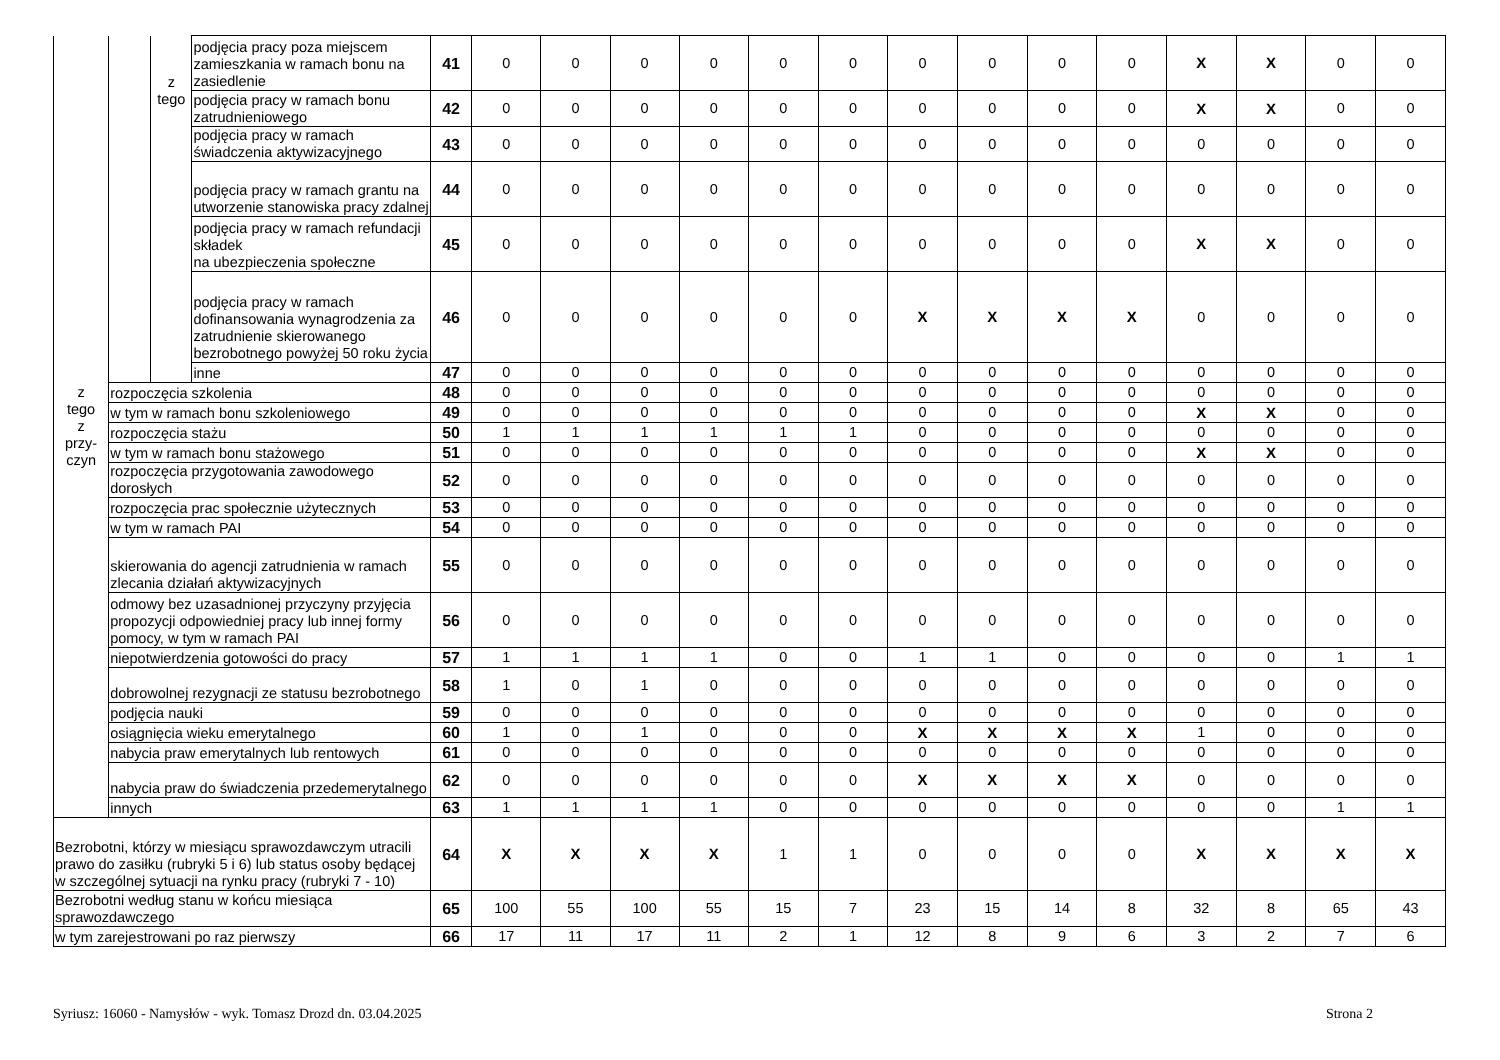| z tego z przy- czyn | | z tego | podjęcia pracy poza miejscem zamieszkania w ramach bonu na zasiedlenie | 41 | 0 | 0 | 0 | 0 | 0 | 0 | 0 | 0 | 0 | 0 | X | X | 0 | 0 |
| | | | podjęcia pracy w ramach bonu zatrudnieniowego | 42 | 0 | 0 | 0 | 0 | 0 | 0 | 0 | 0 | 0 | 0 | X | X | 0 | 0 |
| | | | podjęcia pracy w ramach świadczenia aktywizacyjnego | 43 | 0 | 0 | 0 | 0 | 0 | 0 | 0 | 0 | 0 | 0 | 0 | 0 | 0 | 0 |
| | | | podjęcia pracy w ramach grantu na utworzenie stanowiska pracy zdalnej | 44 | 0 | 0 | 0 | 0 | 0 | 0 | 0 | 0 | 0 | 0 | 0 | 0 | 0 | 0 |
| | | | podjęcia pracy w ramach refundacji składek na ubezpieczenia społeczne | 45 | 0 | 0 | 0 | 0 | 0 | 0 | 0 | 0 | 0 | 0 | X | X | 0 | 0 |
| | | | podjęcia pracy w ramach dofinansowania wynagrodzenia za zatrudnienie skierowanego bezrobotnego powyżej 50 roku życia | 46 | 0 | 0 | 0 | 0 | 0 | 0 | X | X | X | X | 0 | 0 | 0 | 0 |
| | | | inne | 47 | 0 | 0 | 0 | 0 | 0 | 0 | 0 | 0 | 0 | 0 | 0 | 0 | 0 | 0 |
| | rozpoczęcia szkolenia | | | 48 | 0 | 0 | 0 | 0 | 0 | 0 | 0 | 0 | 0 | 0 | 0 | 0 | 0 | 0 |
| | w tym w ramach bonu szkoleniowego | | | 49 | 0 | 0 | 0 | 0 | 0 | 0 | 0 | 0 | 0 | 0 | X | X | 0 | 0 |
| | rozpoczęcia stażu | | | 50 | 1 | 1 | 1 | 1 | 1 | 1 | 0 | 0 | 0 | 0 | 0 | 0 | 0 | 0 |
| | w tym w ramach bonu stażowego | | | 51 | 0 | 0 | 0 | 0 | 0 | 0 | 0 | 0 | 0 | 0 | X | X | 0 | 0 |
| | rozpoczęcia przygotowania zawodowego dorosłych | | | 52 | 0 | 0 | 0 | 0 | 0 | 0 | 0 | 0 | 0 | 0 | 0 | 0 | 0 | 0 |
| | rozpoczęcia prac społecznie użytecznych | | | 53 | 0 | 0 | 0 | 0 | 0 | 0 | 0 | 0 | 0 | 0 | 0 | 0 | 0 | 0 |
| | w tym w ramach PAI | | | 54 | 0 | 0 | 0 | 0 | 0 | 0 | 0 | 0 | 0 | 0 | 0 | 0 | 0 | 0 |
| | skierowania do agencji zatrudnienia w ramach zlecania działań aktywizacyjnych | | | 55 | 0 | 0 | 0 | 0 | 0 | 0 | 0 | 0 | 0 | 0 | 0 | 0 | 0 | 0 |
| | odmowy bez uzasadnionej przyczyny przyjęcia propozycji odpowiedniej pracy lub innej formy pomocy, w tym w ramach PAI | | | 56 | 0 | 0 | 0 | 0 | 0 | 0 | 0 | 0 | 0 | 0 | 0 | 0 | 0 | 0 |
| | niepotwierdzenia gotowości do pracy | | | 57 | 1 | 1 | 1 | 1 | 0 | 0 | 1 | 1 | 0 | 0 | 0 | 0 | 1 | 1 |
| | dobrowolnej rezygnacji ze statusu bezrobotnego | | | 58 | 1 | 0 | 1 | 0 | 0 | 0 | 0 | 0 | 0 | 0 | 0 | 0 | 0 | 0 |
| | podjęcia nauki | | | 59 | 0 | 0 | 0 | 0 | 0 | 0 | 0 | 0 | 0 | 0 | 0 | 0 | 0 | 0 |
| | osiągnięcia wieku emerytalnego | | | 60 | 1 | 0 | 1 | 0 | 0 | 0 | X | X | X | X | 1 | 0 | 0 | 0 |
| | nabycia praw emerytalnych lub rentowych | | | 61 | 0 | 0 | 0 | 0 | 0 | 0 | 0 | 0 | 0 | 0 | 0 | 0 | 0 | 0 |
| | nabycia praw do świadczenia przedemerytalnego | | | 62 | 0 | 0 | 0 | 0 | 0 | 0 | X | X | X | X | 0 | 0 | 0 | 0 |
| | innych | | | 63 | 1 | 1 | 1 | 1 | 0 | 0 | 0 | 0 | 0 | 0 | 0 | 0 | 1 | 1 |
| Bezrobotni, którzy w miesiącu sprawozdawczym utracili prawo do zasiłku (rubryki 5 i 6) lub status osoby będącej w szczególnej sytuacji na rynku pracy (rubryki 7 - 10) | | | | 64 | X | X | X | X | 1 | 1 | 0 | 0 | 0 | 0 | X | X | X | X |
| Bezrobotni według stanu w końcu miesiąca sprawozdawczego | | | | 65 | 100 | 55 | 100 | 55 | 15 | 7 | 23 | 15 | 14 | 8 | 32 | 8 | 65 | 43 |
| w tym zarejestrowani po raz pierwszy | | | | 66 | 17 | 11 | 17 | 11 | 2 | 1 | 12 | 8 | 9 | 6 | 3 | 2 | 7 | 6 |
Syriusz: 16060 - Namysłów - wyk. Tomasz Drozd dn. 03.04.2025 Strona 2